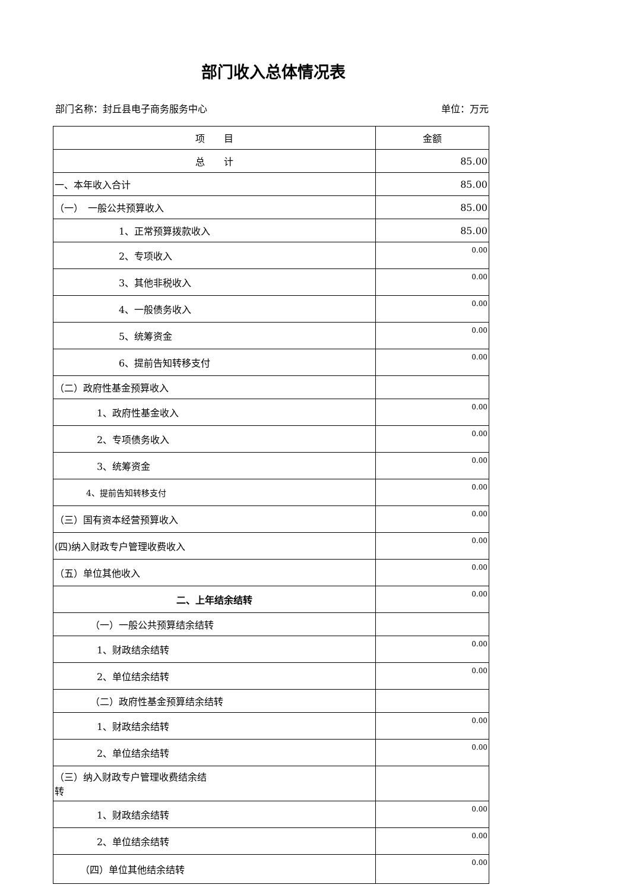部门收入总体情况表
部门名称：封丘县电子商务服务中心 单位：万元
| 项 目 | 金额 |
| --- | --- |
| 总 计 | 85.00 |
| 一、本年收入合计 | 85.00 |
| （一） 一般公共预算收入 | 85.00 |
| 1、正常预算拨款收入 | 85.00 |
| 2、专项收入 | 0.00 |
| 3、其他非税收入 | 0.00 |
| 4、一般债务收入 | 0.00 |
| 5、统筹资金 | 0.00 |
| 6、提前告知转移支付 | 0.00 |
| （二）政府性基金预算收入 | |
| 1、政府性基金收入 | 0.00 |
| 2、专项债务收入 | 0.00 |
| 3、统筹资金 | 0.00 |
| 4、提前告知转移支付 | 0.00 |
| （三）国有资本经营预算收入 | 0.00 |
| (四)纳入财政专户管理收费收入 | 0.00 |
| （五）单位其他收入 | 0.00 |
| 二、上年结余结转 | 0.00 |
| （一）一般公共预算结余结转 | |
| 1、财政结余结转 | 0.00 |
| 2、单位结余结转 | 0.00 |
| （二）政府性基金预算结余结转 | |
| 1、财政结余结转 | 0.00 |
| 2、单位结余结转 | 0.00 |
| （三）纳入财政专户管理收费结余结 转 | |
| 1、财政结余结转 | 0.00 |
| 2、单位结余结转 | 0.00 |
| （四）单位其他结余结转 | 0.00 |